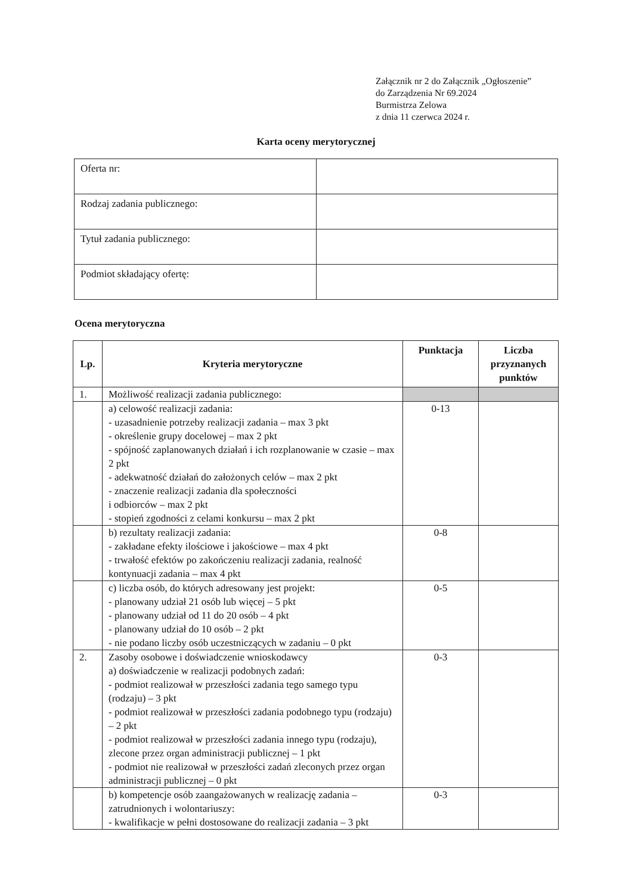Załącznik nr 2 do Załącznik „Ogłoszenie”
do Zarządzenia Nr 69.2024
Burmistrza Zelowa
z dnia 11 czerwca 2024 r.
Karta oceny merytorycznej
| Oferta nr: | |
| Rodzaj zadania publicznego: | |
| Tytuł zadania publicznego: | |
| Podmiot składający ofertę: | |
Ocena merytoryczna
| Lp. | Kryteria merytoryczne | Punktacja | Liczba przyznanych punktów |
| --- | --- | --- | --- |
| 1. | Możliwość realizacji zadania publicznego: | | |
| | a) celowość realizacji zadania: - uzasadnienie potrzeby realizacji zadania – max 3 pkt - określenie grupy docelowej – max 2 pkt - spójność zaplanowanych działań i ich rozplanowanie w czasie – max 2 pkt - adekwatność działań do założonych celów – max 2 pkt - znaczenie realizacji zadania dla społeczności i odbiorców – max 2 pkt - stopień zgodności z celami konkursu – max 2 pkt | 0-13 | |
| | b) rezultaty realizacji zadania: - zakładane efekty ilościowe i jakościowe – max 4 pkt - trwałość efektów po zakończeniu realizacji zadania, realność kontynuacji zadania – max 4 pkt | 0-8 | |
| | c) liczba osób, do których adresowany jest projekt: - planowany udział 21 osób lub więcej – 5 pkt - planowany udział od 11 do 20 osób – 4 pkt - planowany udział do 10 osób – 2 pkt - nie podano liczby osób uczestniczących w zadaniu – 0 pkt | 0-5 | |
| 2. | Zasoby osobowe i doświadczenie wnioskodawcy a) doświadczenie w realizacji podobnych zadań: - podmiot realizował w przeszłości zadania tego samego typu (rodzaju) – 3 pkt - podmiot realizował w przeszłości zadania podobnego typu (rodzaju) – 2 pkt - podmiot realizował w przeszłości zadania innego typu (rodzaju), zlecone przez organ administracji publicznej – 1 pkt - podmiot nie realizował w przeszłości zadań zleconych przez organ administracji publicznej – 0 pkt | 0-3 | |
| | b) kompetencje osób zaangażowanych w realizację zadania – zatrudnionych i wolontariuszy: - kwalifikacje w pełni dostosowane do realizacji zadania – 3 pkt | 0-3 | |